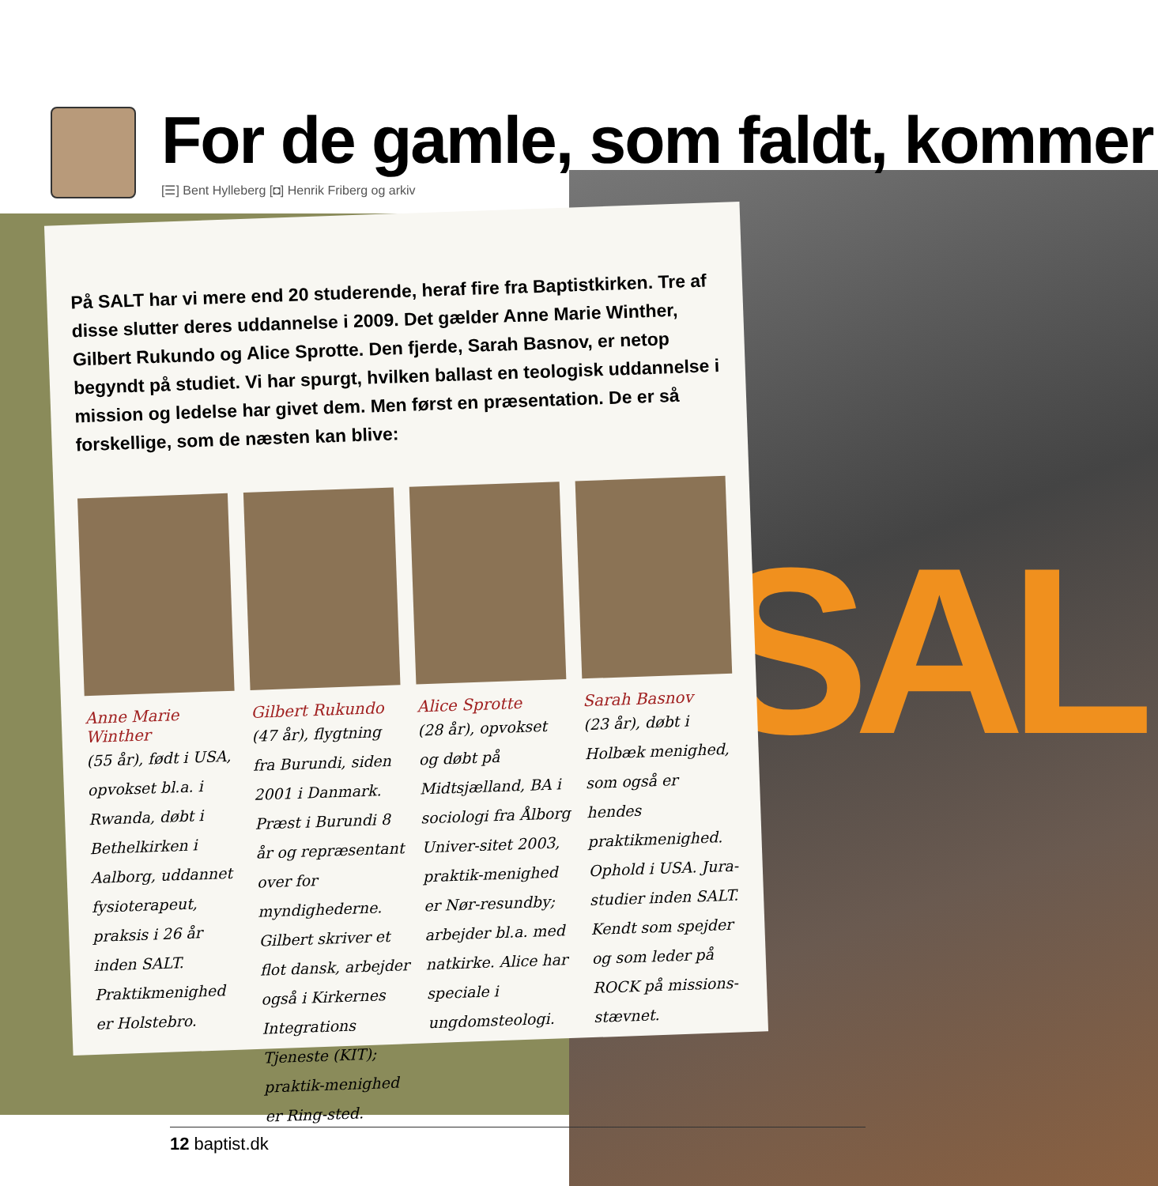SAL
For de gamle, som faldt, kommer
[☰] Bent Hylleberg [◘] Henrik Friberg og arkiv
På SALT har vi mere end 20 studerende, heraf fire fra Baptistkirken. Tre af disse slutter deres uddannelse i 2009. Det gælder Anne Marie Winther, Gilbert Rukundo og Alice Sprotte. Den fjerde, Sarah Basnov, er netop begyndt på studiet. Vi har spurgt, hvilken ballast en teologisk uddannelse i mission og ledelse har givet dem. Men først en præsentation. De er så forskellige, som de næsten kan blive:
Anne Marie Winther
(55 år), født i USA, opvokset bl.a. i Rwanda, døbt i Bethelkirken i Aalborg, uddannet fysioterapeut, praksis i 26 år inden SALT. Praktikmenighed er Holstebro.
Gilbert Rukundo
(47 år), flygtning fra Burundi, siden 2001 i Danmark. Præst i Burundi 8 år og repræsentant over for myndighederne. Gilbert skriver et flot dansk, arbejder også i Kirkernes Integrations Tjeneste (KIT); praktik-menighed er Ring-sted.
Alice Sprotte
(28 år), opvokset og døbt på Midtsjælland, BA i sociologi fra Ålborg Univer-sitet 2003, praktik-menighed er Nør-resundby; arbejder bl.a. med natkirke. Alice har speciale i ungdomsteologi.
Sarah Basnov
(23 år), døbt i Holbæk menighed, som også er hendes praktikmenighed. Ophold i USA. Jura-studier inden SALT. Kendt som spejder og som leder på ROCK på missions-stævnet.
12 baptist.dk